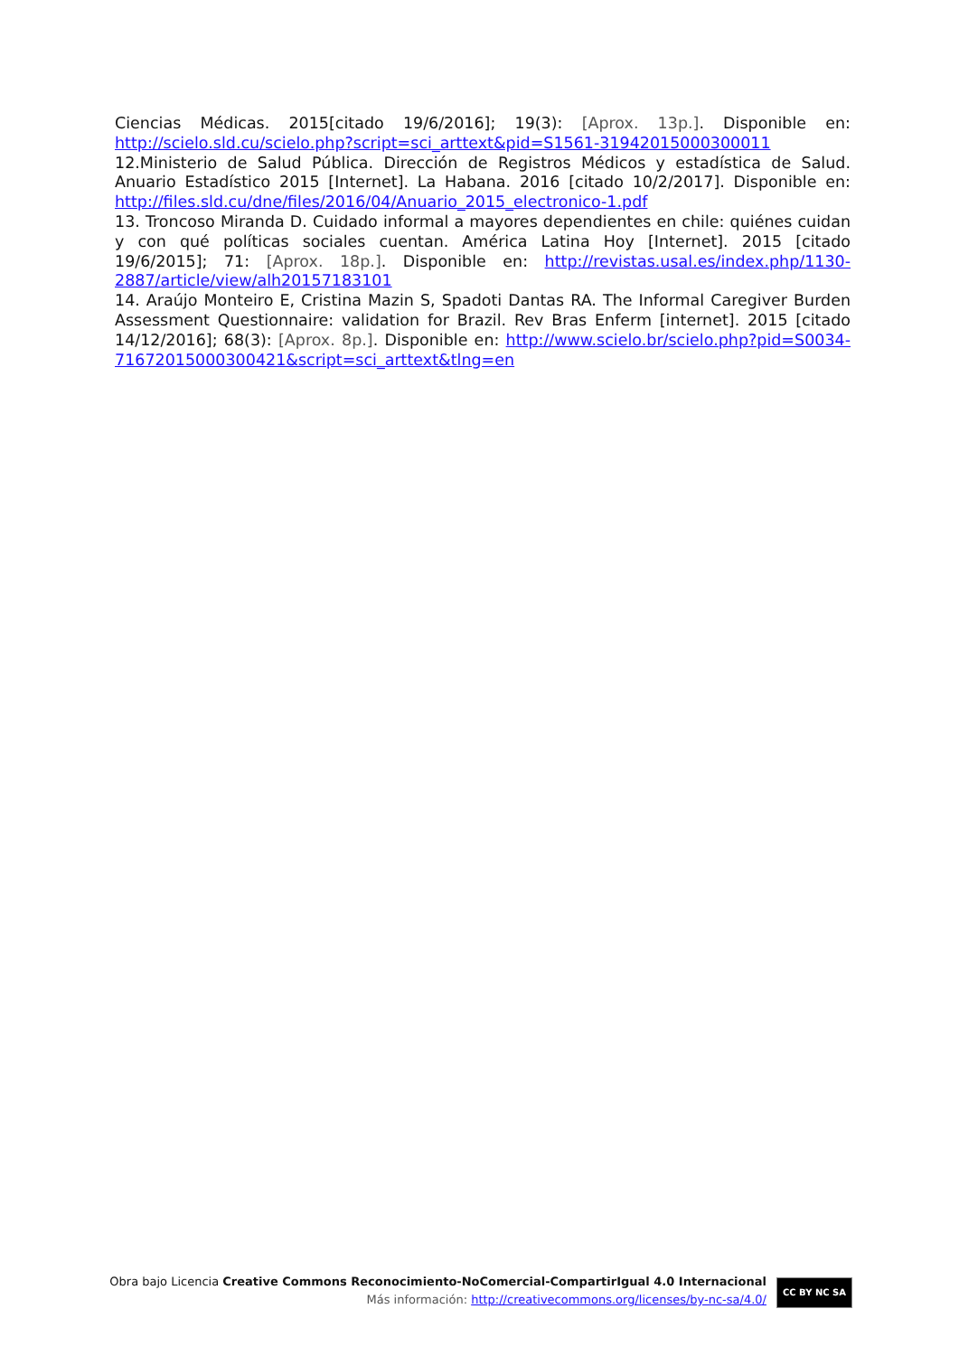Ciencias Médicas. 2015[citado 19/6/2016]; 19(3): [Aprox. 13p.]. Disponible en: http://scielo.sld.cu/scielo.php?script=sci_arttext&pid=S1561-31942015000300011
12.Ministerio de Salud Pública. Dirección de Registros Médicos y estadística de Salud. Anuario Estadístico 2015 [Internet]. La Habana. 2016 [citado 10/2/2017]. Disponible en: http://files.sld.cu/dne/files/2016/04/Anuario_2015_electronico-1.pdf
13. Troncoso Miranda D. Cuidado informal a mayores dependientes en chile: quiénes cuidan y con qué políticas sociales cuentan. América Latina Hoy [Internet]. 2015 [citado 19/6/2015]; 71: [Aprox. 18p.]. Disponible en: http://revistas.usal.es/index.php/1130-2887/article/view/alh20157183101
14. Araújo Monteiro E, Cristina Mazin S, Spadoti Dantas RA. The Informal Caregiver Burden Assessment Questionnaire: validation for Brazil. Rev Bras Enferm [internet]. 2015 [citado 14/12/2016]; 68(3): [Aprox. 8p.]. Disponible en: http://www.scielo.br/scielo.php?pid=S0034-71672015000300421&script=sci_arttext&tlng=en
Obra bajo Licencia Creative Commons Reconocimiento-NoComercial-CompartirIgual 4.0 Internacional
Más información: http://creativecommons.org/licenses/by-nc-sa/4.0/
CC BY NC SA